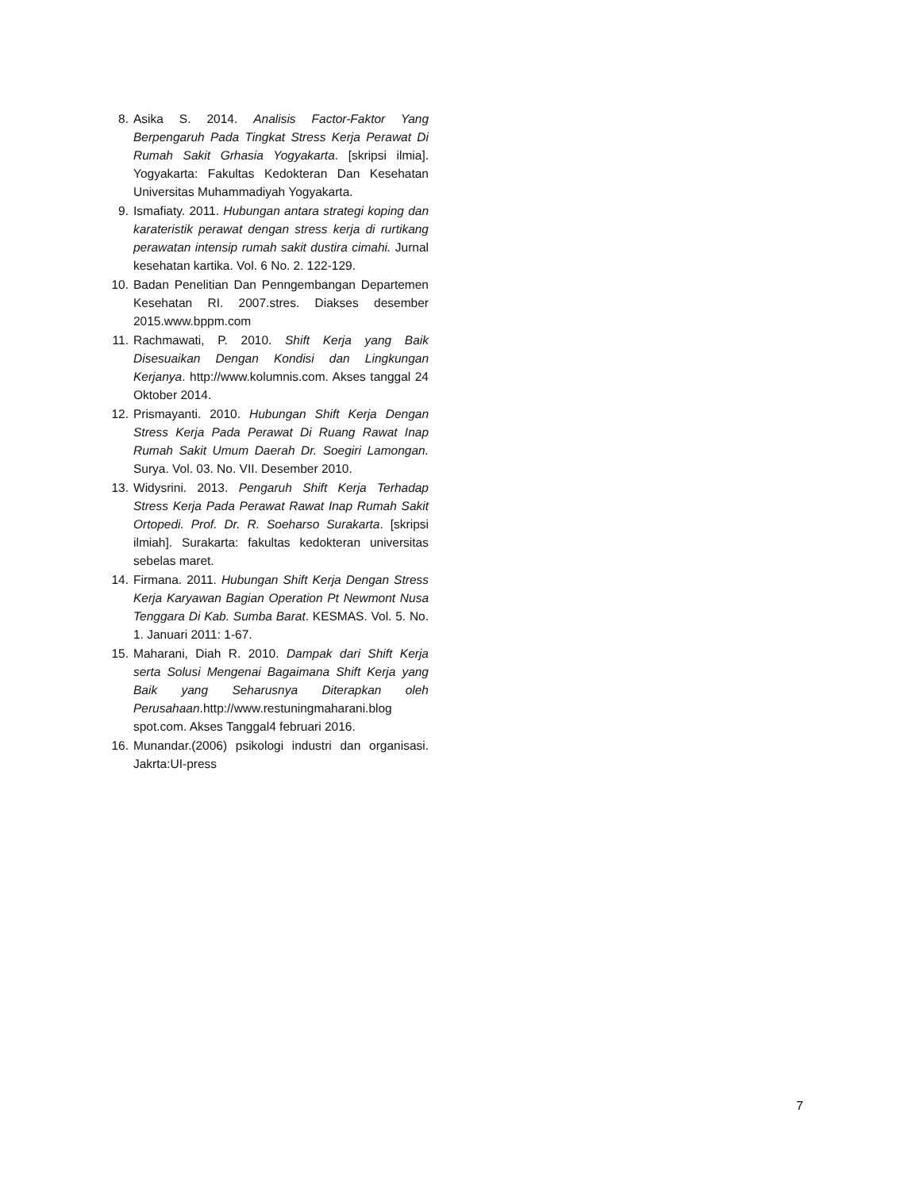8. Asika S. 2014. Analisis Factor-Faktor Yang Berpengaruh Pada Tingkat Stress Kerja Perawat Di Rumah Sakit Grhasia Yogyakarta. [skripsi ilmia]. Yogyakarta: Fakultas Kedokteran Dan Kesehatan Universitas Muhammadiyah Yogyakarta.
9. Ismafiaty. 2011. Hubungan antara strategi koping dan karateristik perawat dengan stress kerja di rurtikang perawatan intensip rumah sakit dustira cimahi. Jurnal kesehatan kartika. Vol. 6 No. 2. 122-129.
10. Badan Penelitian Dan Penngembangan Departemen Kesehatan RI. 2007.stres. Diakses desember 2015.www.bppm.com
11. Rachmawati, P. 2010. Shift Kerja yang Baik Disesuaikan Dengan Kondisi dan Lingkungan Kerjanya. http://www.kolumnis.com. Akses tanggal 24 Oktober 2014.
12. Prismayanti. 2010. Hubungan Shift Kerja Dengan Stress Kerja Pada Perawat Di Ruang Rawat Inap Rumah Sakit Umum Daerah Dr. Soegiri Lamongan. Surya. Vol. 03. No. VII. Desember 2010.
13. Widysrini. 2013. Pengaruh Shift Kerja Terhadap Stress Kerja Pada Perawat Rawat Inap Rumah Sakit Ortopedi. Prof. Dr. R. Soeharso Surakarta. [skripsi ilmiah]. Surakarta: fakultas kedokteran universitas sebelas maret.
14. Firmana. 2011. Hubungan Shift Kerja Dengan Stress Kerja Karyawan Bagian Operation Pt Newmont Nusa Tenggara Di Kab. Sumba Barat. KESMAS. Vol. 5. No. 1. Januari 2011: 1-67.
15. Maharani, Diah R. 2010. Dampak dari Shift Kerja serta Solusi Mengenai Bagaimana Shift Kerja yang Baik yang Seharusnya Diterapkan oleh Perusahaan.http://www.restuningmaharani.blog spot.com. Akses Tanggal4 februari 2016.
16. Munandar.(2006) psikologi industri dan organisasi. Jakrta:UI-press
7